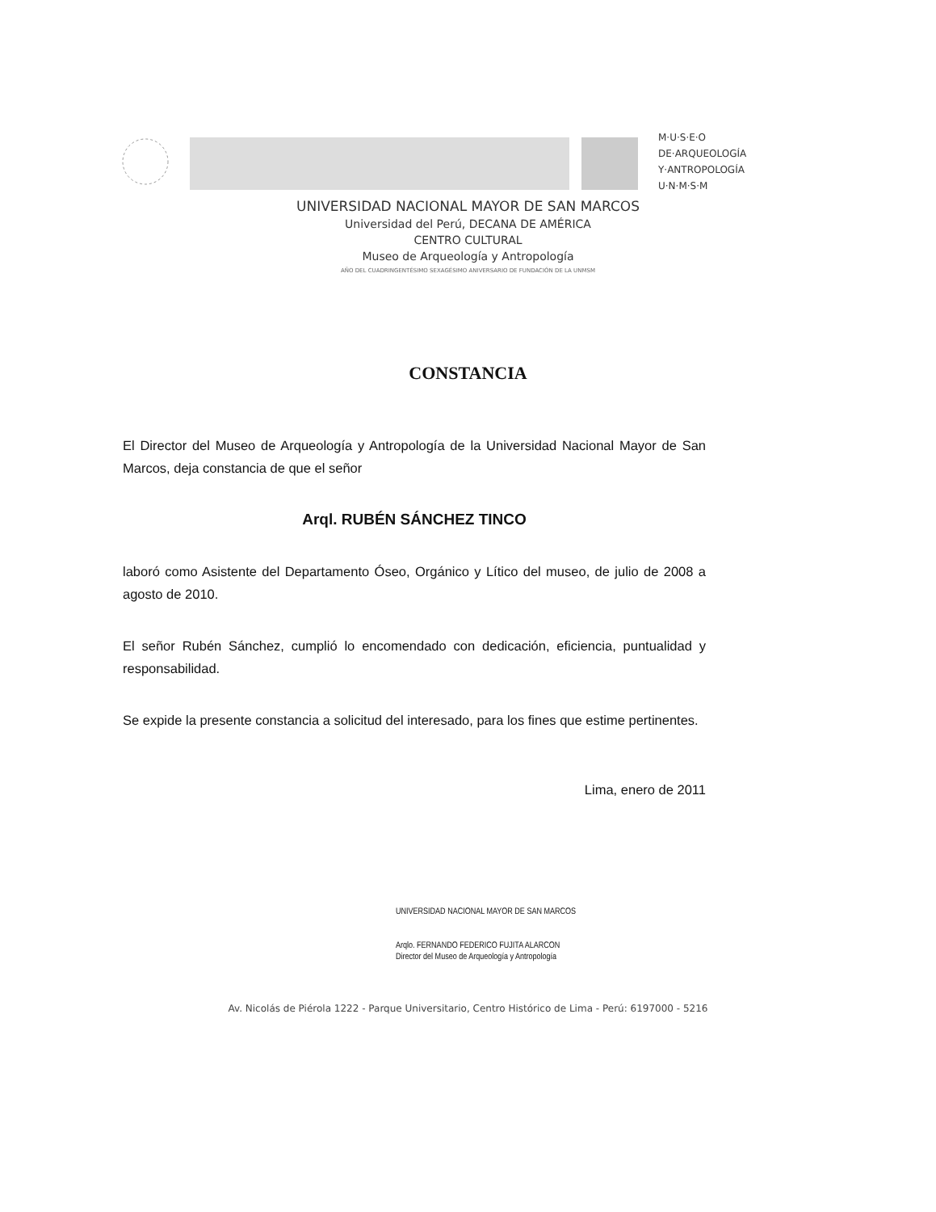M·U·S·E·O
DE·ARQUEOLOGÍA
Y·ANTROPOLOGÍA
U·N·M·S·M
UNIVERSIDAD NACIONAL MAYOR DE SAN MARCOS
Universidad del Perú, DECANA DE AMÉRICA
CENTRO CULTURAL
Museo de Arqueología y Antropología
AÑO DEL CUADRINGENTÉSIMO SEXAGÉSIMO ANIVERSARIO DE FUNDACIÓN DE LA UNMSM
CONSTANCIA
El Director del Museo de Arqueología y Antropología de la Universidad Nacional Mayor de San Marcos, deja constancia de que el señor
Arql. RUBÉN SÁNCHEZ TINCO
laboró como Asistente del Departamento Óseo, Orgánico y Lítico del museo, de julio de 2008 a agosto de 2010.
El señor Rubén Sánchez, cumplió lo encomendado con dedicación, eficiencia, puntualidad y responsabilidad.
Se expide la presente constancia a solicitud del interesado, para los fines que estime pertinentes.
Lima, enero de 2011
UNIVERSIDAD NACIONAL MAYOR DE SAN MARCOS
Arqlo. FERNANDO FEDERICO FUJITA ALARCON
Director del Museo de Arqueología y Antropología
Av. Nicolás de Piérola 1222 - Parque Universitario, Centro Histórico de Lima - Perú: 6197000 - 5216